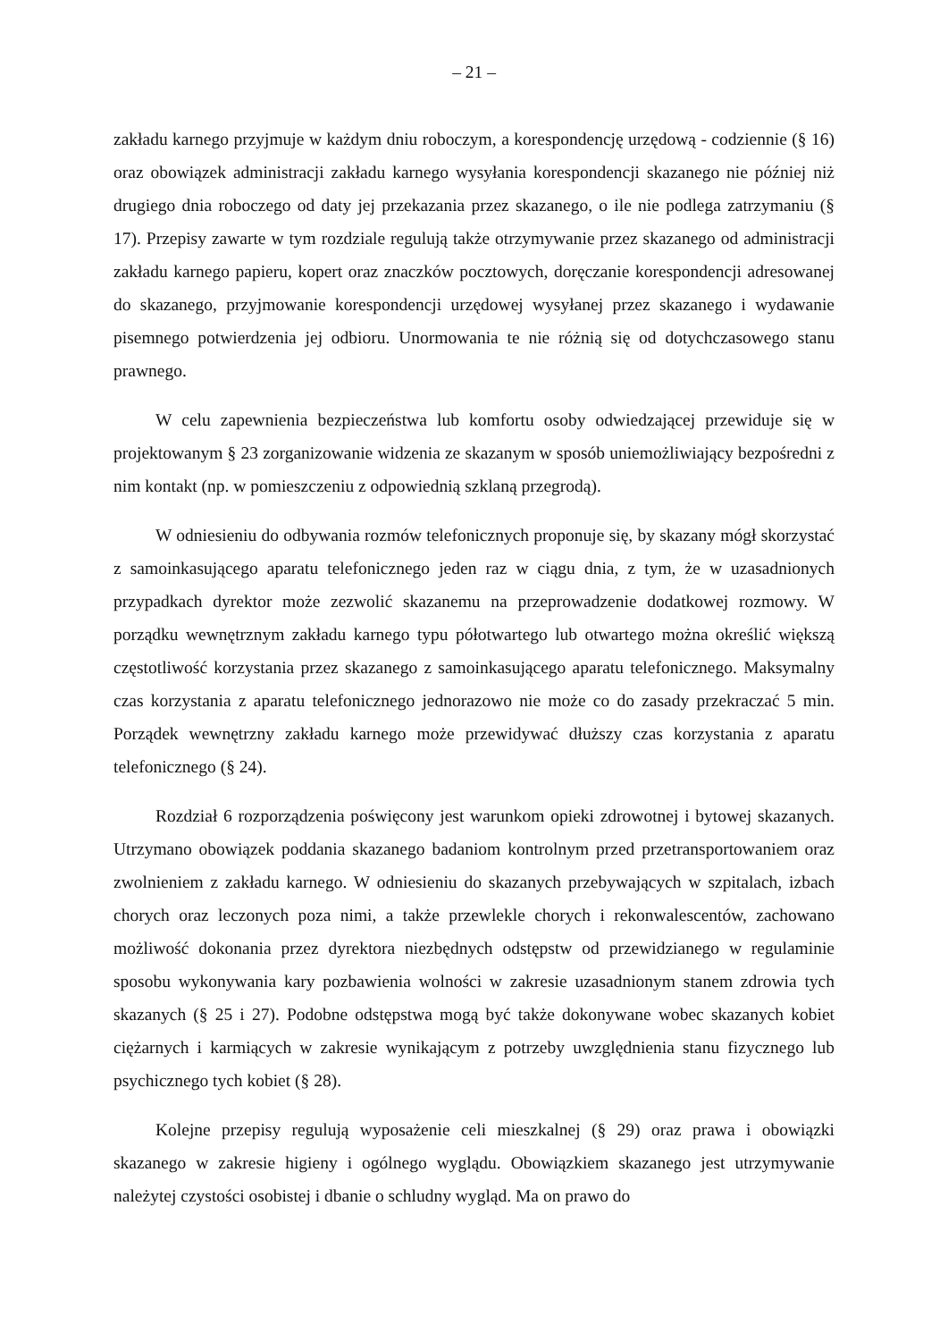– 21 –
zakładu karnego przyjmuje w każdym dniu roboczym, a korespondencję urzędową - codziennie (§ 16) oraz obowiązek administracji zakładu karnego wysyłania korespondencji skazanego nie później niż drugiego dnia roboczego od daty jej przekazania przez skazanego, o ile nie podlega zatrzymaniu (§ 17). Przepisy zawarte w tym rozdziale regulują także otrzymywanie przez skazanego od administracji zakładu karnego papieru, kopert oraz znaczków pocztowych, doręczanie korespondencji adresowanej do skazanego, przyjmowanie korespondencji urzędowej wysyłanej przez skazanego i wydawanie pisemnego potwierdzenia jej odbioru. Unormowania te nie różnią się od dotychczasowego stanu prawnego.
W celu zapewnienia bezpieczeństwa lub komfortu osoby odwiedzającej przewiduje się w projektowanym § 23 zorganizowanie widzenia ze skazanym w sposób uniemożliwiający bezpośredni z nim kontakt (np. w pomieszczeniu z odpowiednią szklaną przegrodą).
W odniesieniu do odbywania rozmów telefonicznych proponuje się, by skazany mógł skorzystać z samoinkasującego aparatu telefonicznego jeden raz w ciągu dnia, z tym, że w uzasadnionych przypadkach dyrektor może zezwolić skazanemu na przeprowadzenie dodatkowej rozmowy. W porządku wewnętrznym zakładu karnego typu półotwartego lub otwartego można określić większą częstotliwość korzystania przez skazanego z samoinkasującego aparatu telefonicznego. Maksymalny czas korzystania z aparatu telefonicznego jednorazowo nie może co do zasady przekraczać 5 min. Porządek wewnętrzny zakładu karnego może przewidywać dłuższy czas korzystania z aparatu telefonicznego (§ 24).
Rozdział 6 rozporządzenia poświęcony jest warunkom opieki zdrowotnej i bytowej skazanych. Utrzymano obowiązek poddania skazanego badaniom kontrolnym przed przetransportowaniem oraz zwolnieniem z zakładu karnego. W odniesieniu do skazanych przebywających w szpitalach, izbach chorych oraz leczonych poza nimi, a także przewlekle chorych i rekonwalescentów, zachowano możliwość dokonania przez dyrektora niezbędnych odstępstw od przewidzianego w regulaminie sposobu wykonywania kary pozbawienia wolności w zakresie uzasadnionym stanem zdrowia tych skazanych (§ 25 i 27). Podobne odstępstwa mogą być także dokonywane wobec skazanych kobiet ciężarnych i karmiących w zakresie wynikającym z potrzeby uwzględnienia stanu fizycznego lub psychicznego tych kobiet (§ 28).
Kolejne przepisy regulują wyposażenie celi mieszkalnej (§ 29) oraz prawa i obowiązki skazanego w zakresie higieny i ogólnego wyglądu. Obowiązkiem skazanego jest utrzymywanie należytej czystości osobistej i dbanie o schludny wygląd. Ma on prawo do